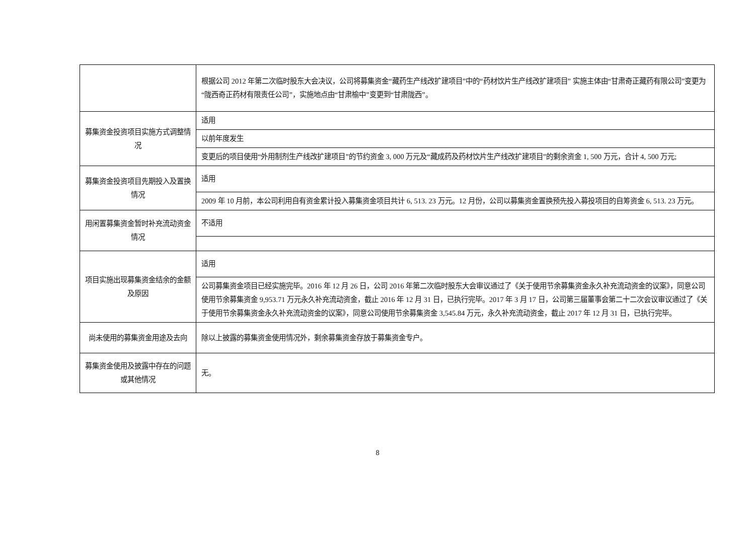| | 根据公司 2012 年第二次临时股东大会决议，公司将募集资金“藏药生产线改扩建项目”中的“药材饮片生产线改扩建项目” 实施主体由“甘肃奇正藏药有限公司”变更为“陇西奇正药材有限责任公司”，实施地点由“甘肃榆中”变更到“甘肃陇西”。 |
| 募集资金投资项目实施方式调整情况 | 适用 |
| | 以前年度发生 |
| | 变更后的项目使用“外用制剂生产线改扩建项目”的节约资金 3, 000 万元及“藏成药及药材饮片生产线改扩建项目”的剩余资金 1, 500 万元，合计 4, 500 万元; |
| 募集资金投资项目先期投入及置换情况 | 适用 |
| | 2009 年 10 月前，本公司利用自有资金累计投入募集资金项目共计 6, 513. 23 万元。12 月份，公司以募集资金置换预先投入募投项目的自筹资金 6, 513. 23 万元。 |
| 用闲置募集资金暂时补充流动资金情况 | 不适用 |
| 项目实施出现募集资金结余的金额及原因 | 适用 |
| | 公司募集资金项目已经实施完毕。2016 年 12 月 26 日，公司 2016 年第二次临时股东大会审议通过了《关于使用节余募集资金永久补充流动资金的议案》，同意公司使用节余募集资金 9,953.71 万元永久补充流动资金，截止 2016 年 12 月 31 日，已执行完毕。2017 年 3 月 17 日，公司第三届董事会第二十二次会议审议通过了《关于使用节余募集资金永久补充流动资金的议案》，同意公司使用节余募集资金 3,545.84 万元，永久补充流动资金，截止 2017 年 12 月 31 日，已执行完毕。 |
| 尚未使用的募集资金用途及去向 | 除以上披露的募集资金使用情况外，剩余募集资金存放于募集资金专户。 |
| 募集资金使用及披露中存在的问题或其他情况 | 无。 |
8